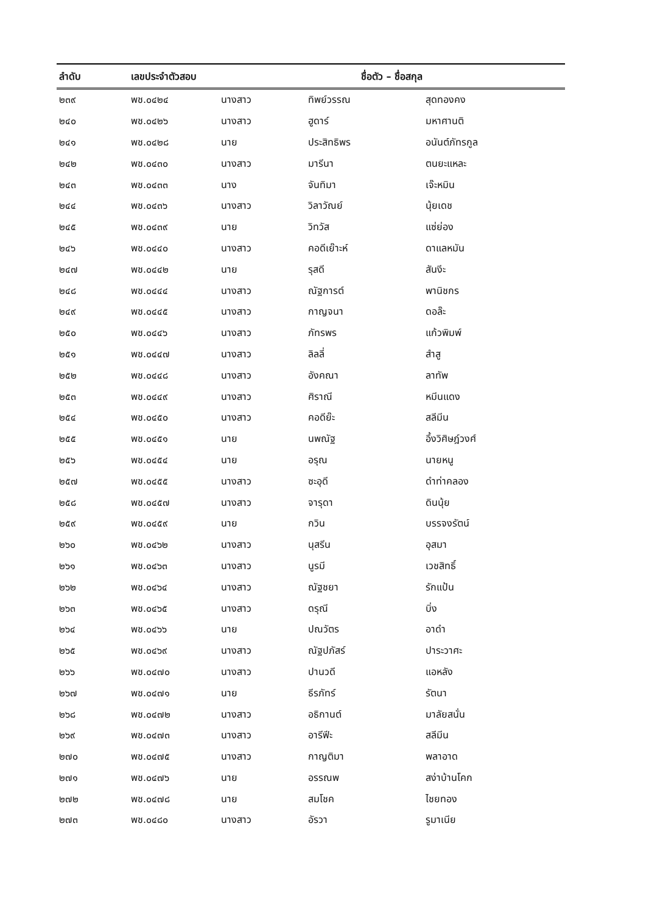| ลำดับ | เลขประจำตัวสอบ | ชื่อตัว – ชื่อสกุล | | |
| --- | --- | --- | --- | --- |
| ๒๓๙ | พช.๐๔๒๔ | นางสาว | ทิพย์วรรณ | สุดทองคง |
| ๒๔๐ | พช.๐๔๒๖ | นางสาว | ฮูดาร์ | มหาศานติ |
| ๒๔๑ | พช.๐๔๒๘ | นาย | ประสิทธิพร | อนันต์ภัทรกูล |
| ๒๔๒ | พช.๐๔๓๐ | นางสาว | มารีนา | ตนยะแหละ |
| ๒๔๓ | พช.๐๔๓๓ | นาง | จันทิมา | เจ๊ะหมิน |
| ๒๔๔ | พช.๐๔๓๖ | นางสาว | วิลาวัณย์ | นุ้ยเดช |
| ๒๔๕ | พช.๐๔๓๙ | นาย | วิทวัส | แซ่ย่อง |
| ๒๔๖ | พช.๐๔๔๐ | นางสาว | คอดีเย๊าะห์ | ดาแลหมัน |
| ๒๔๗ | พช.๐๔๔๒ | นาย | รุสดี | สันงีะ |
| ๒๔๘ | พช.๐๔๔๔ | นางสาว | ณัฐการต์ | พานิชกร |
| ๒๔๙ | พช.๐๔๔๕ | นางสาว | กาญจนา | ดอล๊ะ |
| ๒๕๐ | พช.๐๔๔๖ | นางสาว | ภัทรพร | แก้วพิมพ์ |
| ๒๕๑ | พช.๐๔๔๗ | นางสาว | ลิลลี่ | สำสู |
| ๒๕๒ | พช.๐๔๔๘ | นางสาว | อังคณา | ลาทัพ |
| ๒๕๓ | พช.๐๔๔๙ | นางสาว | ศิราณี | หมีนแดง |
| ๒๕๔ | พช.๐๔๕๐ | นางสาว | คอดีย๊ะ | สลีมีน |
| ๒๕๕ | พช.๐๔๕๑ | นาย | นพณัฐ | อึ้งวิศิษฎ์วงศ์ |
| ๒๕๖ | พช.๐๔๕๔ | นาย | อรุณ | นายหนู |
| ๒๕๗ | พช.๐๔๕๕ | นางสาว | ซะอุดี | ดำท่าคลอง |
| ๒๕๘ | พช.๐๔๕๗ | นางสาว | จารุดา | ดินนุ้ย |
| ๒๕๙ | พช.๐๔๕๙ | นาย | กวิน | บรรจงรัตน์ |
| ๒๖๐ | พช.๐๔๖๒ | นางสาว | นุสรีน | อุสมา |
| ๒๖๑ | พช.๐๔๖๓ | นางสาว | นูรมี | เวชสิทธิ์ |
| ๒๖๒ | พช.๐๔๖๔ | นางสาว | ณัฐชยา | รักแป้น |
| ๒๖๓ | พช.๐๔๖๕ | นางสาว | ดรุณี | บิ่ง |
| ๒๖๔ | พช.๐๔๖๖ | นาย | ปณวัตร | อาดำ |
| ๒๖๕ | พช.๐๔๖๙ | นางสาว | ณัฐปภัสร์ | ปาระวาศะ |
| ๒๖๖ | พช.๐๔๗๐ | นางสาว | ปานวดี | แอหลัง |
| ๒๖๗ | พช.๐๔๗๑ | นาย | ธีรภัทร์ | รัตนา |
| ๒๖๘ | พช.๐๔๗๒ | นางสาว | อธิกานต์ | มาลัยสนั่น |
| ๒๖๙ | พช.๐๔๗๓ | นางสาว | อารีฟีะ | สลีมีน |
| ๒๗๐ | พช.๐๔๗๕ | นางสาว | กาญติมา | พลาอาด |
| ๒๗๑ | พช.๐๔๗๖ | นาย | อรรณพ | สง่าบ้านโคก |
| ๒๗๒ | พช.๐๔๗๘ | นาย | สมโชค | ไชยทอง |
| ๒๗๓ | พช.๐๔๘๐ | นางสาว | อัรวา | รูมาเนีย |